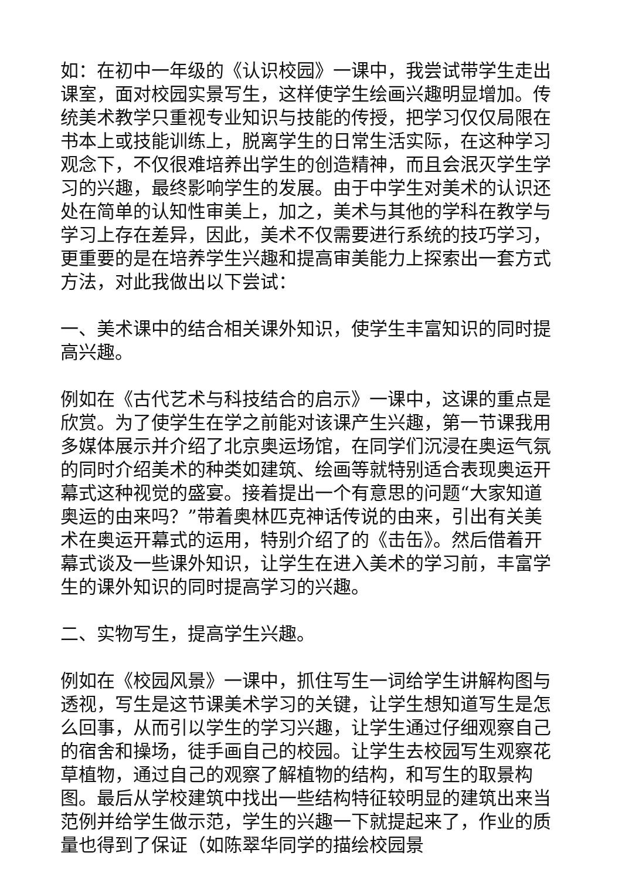如：在初中一年级的《认识校园》一课中，我尝试带学生走出课室，面对校园实景写生，这样使学生绘画兴趣明显增加。传统美术教学只重视专业知识与技能的传授，把学习仅仅局限在书本上或技能训练上，脱离学生的日常生活实际，在这种学习观念下，不仅很难培养出学生的创造精神，而且会泯灭学生学习的兴趣，最终影响学生的发展。由于中学生对美术的认识还处在简单的认知性审美上，加之，美术与其他的学科在教学与学习上存在差异，因此，美术不仅需要进行系统的技巧学习，更重要的是在培养学生兴趣和提高审美能力上探索出一套方式方法，对此我做出以下尝试：
一、美术课中的结合相关课外知识，使学生丰富知识的同时提高兴趣。
例如在《古代艺术与科技结合的启示》一课中，这课的重点是欣赏。为了使学生在学之前能对该课产生兴趣，第一节课我用多媒体展示并介绍了北京奥运场馆，在同学们沉浸在奥运气氛的同时介绍美术的种类如建筑、绘画等就特别适合表现奥运开幕式这种视觉的盛宴。接着提出一个有意思的问题“大家知道奥运的由来吗？”带着奥林匹克神话传说的由来，引出有关美术在奥运开幕式的运用，特别介绍了的《击缶》。然后借着开幕式谈及一些课外知识，让学生在进入美术的学习前，丰富学生的课外知识的同时提高学习的兴趣。
二、实物写生，提高学生兴趣。
例如在《校园风景》一课中，抓住写生一词给学生讲解构图与透视，写生是这节课美术学习的关键，让学生想知道写生是怎么回事，从而引以学生的学习兴趣，让学生通过仔细观察自己的宿舍和操场，徒手画自己的校园。让学生去校园写生观察花草植物，通过自己的观察了解植物的结构，和写生的取景构图。最后从学校建筑中找出一些结构特征较明显的建筑出来当范例并给学生做示范，学生的兴趣一下就提起来了，作业的质量也得到了保证（如陈翠华同学的描绘校园景